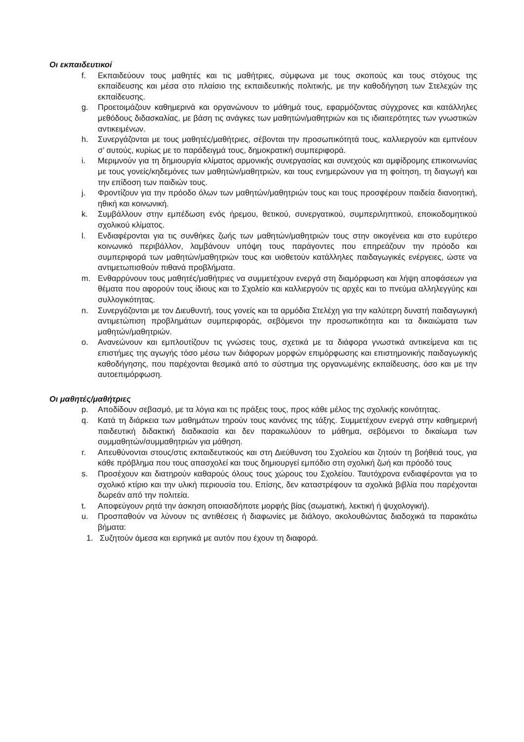Οι εκπαιδευτικοί
f. Εκπαιδεύουν τους μαθητές και τις μαθήτριες, σύμφωνα με τους σκοπούς και τους στόχους της εκπαίδευσης και μέσα στο πλαίσιο της εκπαιδευτικής πολιτικής, με την καθοδήγηση των Στελεχών της εκπαίδευσης.
g. Προετοιμάζουν καθημερινά και οργανώνουν το μάθημά τους, εφαρμόζοντας σύγχρονες και κατάλληλες μεθόδους διδασκαλίας, με βάση τις ανάγκες των μαθητών/μαθητριών και τις ιδιαιτερότητες των γνωστικών αντικειμένων.
h. Συνεργάζονται με τους μαθητές/μαθήτριες, σέβονται την προσωπικότητά τους, καλλιεργούν και εμπνέουν σ’ αυτούς, κυρίως με το παράδειγμά τους, δημοκρατική συμπεριφορά.
i. Μεριμνούν για τη δημιουργία κλίματος αρμονικής συνεργασίας και συνεχούς και αμφίδρομης επικοινωνίας με τους γονείς/κηδεμόνες των μαθητών/μαθητριών, και τους ενημερώνουν για τη φοίτηση, τη διαγωγή και την επίδοση των παιδιών τους.
j. Φροντίζουν για την πρόοδο όλων των μαθητών/μαθητριών τους και τους προσφέρουν παιδεία διανοητική, ηθική και κοινωνική.
k. Συμβάλλουν στην εμπέδωση ενός ήρεμου, θετικού, συνεργατικού, συμπεριληπτικού, εποικοδομητικού σχολικού κλίματος.
l. Ενδιαφέρονται για τις συνθήκες ζωής των μαθητών/μαθητριών τους στην οικογένεια και στο ευρύτερο κοινωνικό περιβάλλον, λαμβάνουν υπόψη τους παράγοντες που επηρεάζουν την πρόοδο και συμπεριφορά των μαθητών/μαθητριών τους και υιοθετούν κατάλληλες παιδαγωγικές ενέργειες, ώστε να αντιμετωπισθούν πιθανά προβλήματα.
m. Ενθαρρύνουν τους μαθητές/μαθήτριες να συμμετέχουν ενεργά στη διαμόρφωση και λήψη αποφάσεων για θέματα που αφορούν τους ίδιους και το Σχολείο και καλλιεργούν τις αρχές και το πνεύμα αλληλεγγύης και συλλογικότητας.
n. Συνεργάζονται με τον Διευθυντή, τους γονείς και τα αρμόδια Στελέχη για την καλύτερη δυνατή παιδαγωγική αντιμετώπιση προβλημάτων συμπεριφοράς, σεβόμενοι την προσωπικότητα και τα δικαιώματα των μαθητών/μαθητριών.
o. Ανανεώνουν και εμπλουτίζουν τις γνώσεις τους, σχετικά με τα διάφορα γνωστικά αντικείμενα και τις επιστήμες της αγωγής τόσο μέσω των διάφορων μορφών επιμόρφωσης και επιστημονικής παιδαγωγικής καθοδήγησης, που παρέχονται θεσμικά από το σύστημα της οργανωμένης εκπαίδευσης, όσο και με την αυτοεπιμόρφωση.
Οι μαθητές/μαθήτριες
p. Αποδίδουν σεβασμό, με τα λόγια και τις πράξεις τους, προς κάθε μέλος της σχολικής κοινότητας.
q. Κατά τη διάρκεια των μαθημάτων τηρούν τους κανόνες της τάξης. Συμμετέχουν ενεργά στην καθημερινή παιδευτική διδακτική διαδικασία και δεν παρακωλύουν το μάθημα, σεβόμενοι το δικαίωμα των συμμαθητών/συμμαθητριών για μάθηση.
r. Απευθύνονται στους/στις εκπαιδευτικούς και στη Διεύθυνση του Σχολείου και ζητούν τη βοήθειά τους, για κάθε πρόβλημα που τους απασχολεί και τους δημιουργεί εμπόδιο στη σχολική ζωή και πρόοδό τους
s. Προσέχουν και διατηρούν καθαρούς όλους τους χώρους του Σχολείου. Ταυτόχρονα ενδιαφέρονται για το σχολικό κτίριο και την υλική περιουσία του. Επίσης, δεν καταστρέφουν τα σχολικά βιβλία που παρέχονται δωρεάν από την πολιτεία.
t. Αποφεύγουν ρητά την άσκηση οποιασδήποτε μορφής βίας (σωματική, λεκτική ή ψυχολογική).
u. Προσπαθούν να λύνουν τις αντιθέσεις ή διαφωνίες με διάλογο, ακολουθώντας διαδοχικά τα παρακάτω βήματα:
1. Συζητούν άμεσα και ειρηνικά με αυτόν που έχουν τη διαφορά.